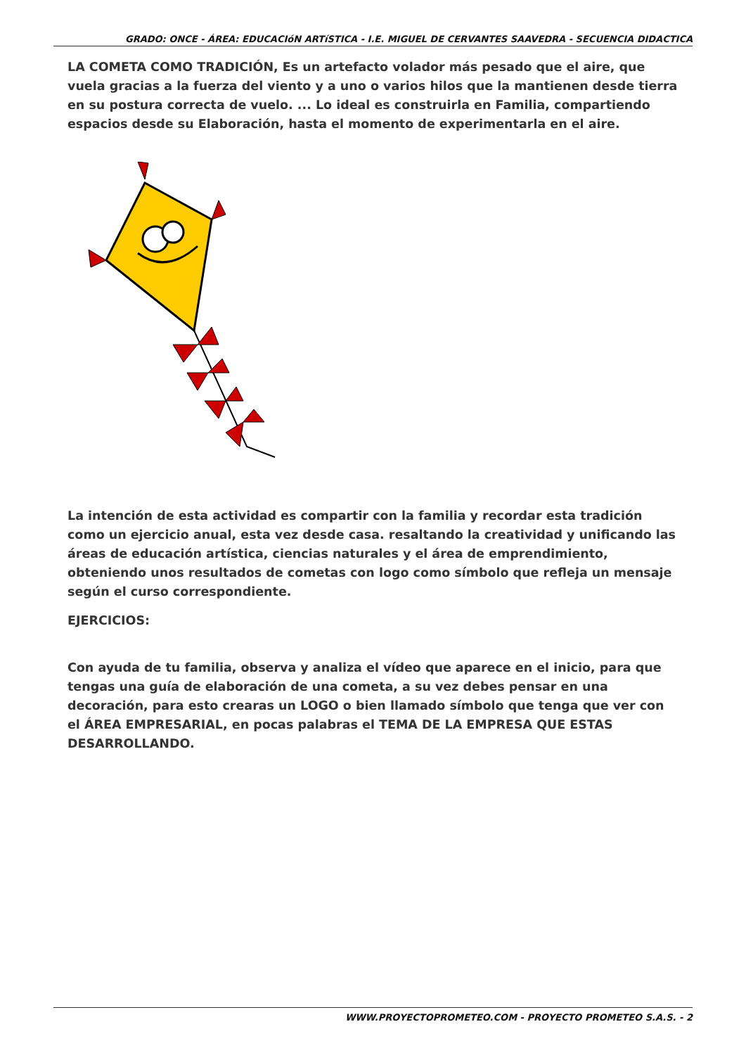GRADO: ONCE - ÁREA: EDUCACIóN ARTíSTICA - I.E. MIGUEL DE CERVANTES SAAVEDRA - SECUENCIA DIDACTICA
LA COMETA COMO TRADICIÓN, Es un artefacto volador más pesado que el aire, que vuela gracias a la fuerza del viento y a uno o varios hilos que la mantienen desde tierra en su postura correcta de vuelo. ... Lo ideal es construirla en Familia, compartiendo espacios desde su Elaboración, hasta el momento de experimentarla en el aire.
La intención de esta actividad es compartir con la familia y recordar esta tradición como un ejercicio anual, esta vez desde casa. resaltando la creatividad y unificando las áreas de educación artística, ciencias naturales y el área de emprendimiento, obteniendo unos resultados de cometas con logo como símbolo que refleja un mensaje según el curso correspondiente.
EJERCICIOS:
Con ayuda de tu familia, observa y analiza el vídeo que aparece en el inicio, para que tengas una guía de elaboración de una cometa, a su vez debes pensar en una decoración, para esto crearas un LOGO o bien llamado símbolo que tenga que ver con el ÁREA EMPRESARIAL, en pocas palabras el TEMA DE LA EMPRESA QUE ESTAS DESARROLLANDO.
WWW.PROYECTOPROMETEO.COM - PROYECTO PROMETEO S.A.S. - 2